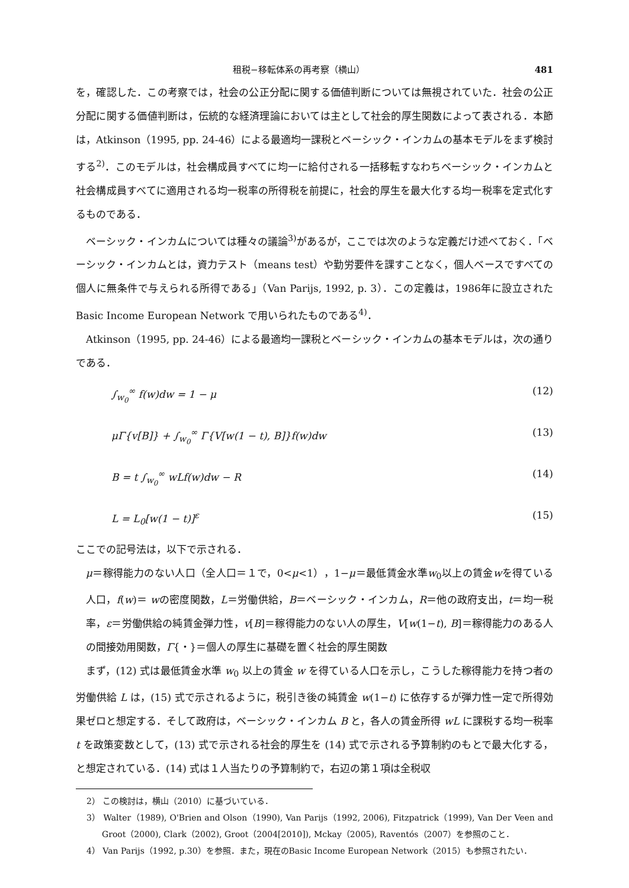租税−移転体系の再考察（横山） 481
を，確認した．この考察では，社会の公正分配に関する価値判断については無視されていた．社会の公正分配に関する価値判断は，伝統的な経済理論においては主として社会的厚生関数によって表される．本節は，Atkinson（1995, pp. 24-46）による最適均一課税とベーシック・インカムの基本モデルをまず検討する<sup>2)</sup>．このモデルは，社会構成員すべてに均一に給付される一括移転すなわちベーシック・インカムと社会構成員すべてに適用される均一税率の所得税を前提に，社会的厚生を最大化する均一税率を定式化するものである．
ベーシック・インカムについては種々の議論<sup>3)</sup>があるが，ここでは次のような定義だけ述べておく．「ベーシック・インカムとは，資力テスト（means test）や勤労要件を課すことなく，個人ベースですべての個人に無条件で与えられる所得である」（Van Parijs, 1992, p. 3）．この定義は，1986年に設立されたBasic Income European Network で用いられたものである<sup>4)</sup>．
Atkinson（1995, pp. 24-46）による最適均一課税とベーシック・インカムの基本モデルは，次の通りである．
∫<sub>w<sub>0</sub></sub><sup>∞</sup> f(w)dw = 1 − μ (12)
μΓ{v[B]} + ∫<sub>w<sub>0</sub></sub><sup>∞</sup> Γ{V[w(1 − t), B]}f(w)dw (13)
B = t ∫<sub>w<sub>0</sub></sub><sup>∞</sup> wLf(w)dw − R (14)
L = L<sub>0</sub>[w(1 − t)]<sup>ε</sup> (15)
ここでの記号法は，以下で示される．
μ＝稼得能力のない人口（全人口＝１で，0<μ<1），1−μ＝最低賃金水準w<sub>0</sub>以上の賃金wを得ている人口，f(w)＝ wの密度関数，L＝労働供給，B＝ベーシック・インカム，R＝他の政府支出，t＝均一税率，ε＝労働供給の純賃金弾力性，v[B]＝稼得能力のない人の厚生，V[w(1−t), B]＝稼得能力のある人の間接効用関数，Γ{・}＝個人の厚生に基礎を置く社会的厚生関数
まず，(12) 式は最低賃金水準 w<sub>0</sub> 以上の賃金 w を得ている人口を示し，こうした稼得能力を持つ者の労働供給 L は，(15) 式で示されるように，税引き後の純賃金 w(1−t) に依存するが弾力性一定で所得効果ゼロと想定する．そして政府は，ベーシック・インカム B と，各人の賃金所得 wL に課税する均一税率 t を政策変数として，(13) 式で示される社会的厚生を (14) 式で示される予算制約のもとで最大化する，と想定されている．(14) 式は１人当たりの予算制約で，右辺の第１項は全税収
2） この検討は，横山（2010）に基づいている．
3） Walter（1989), O'Brien and Olson（1990), Van Parijs（1992, 2006), Fitzpatrick（1999), Van Der Veen and Groot（2000), Clark（2002), Groot（2004[2010]), Mckay（2005), Raventós（2007）を参照のこと．
4） Van Parijs（1992, p.30）を参照．また，現在のBasic Income European Network（2015）も参照されたい．